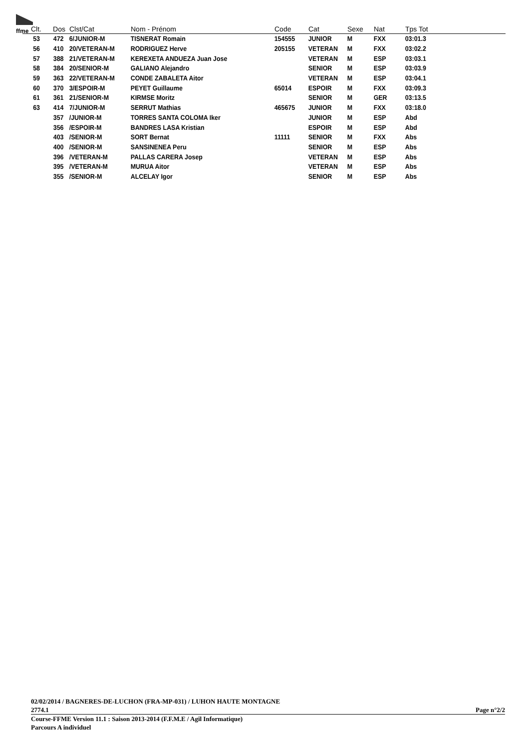ffme
| Clt. | Dos | Clst/Cat | Nom - Prénom | Code | Cat | Sexe | Nat | Tps Tot |
| --- | --- | --- | --- | --- | --- | --- | --- | --- |
| 53 | 472 | 6/JUNIOR-M | TISNERAT Romain | 154555 | JUNIOR | M | FXX | 03:01.3 |
| 56 | 410 | 20/VETERAN-M | RODRIGUEZ Herve | 205155 | VETERAN | M | FXX | 03:02.2 |
| 57 | 388 | 21/VETERAN-M | KEREXETA ANDUEZA Juan Jose | | VETERAN | M | ESP | 03:03.1 |
| 58 | 384 | 20/SENIOR-M | GALIANO Alejandro | | SENIOR | M | ESP | 03:03.9 |
| 59 | 363 | 22/VETERAN-M | CONDE ZABALETA Aitor | | VETERAN | M | ESP | 03:04.1 |
| 60 | 370 | 3/ESPOIR-M | PEYET Guillaume | 65014 | ESPOIR | M | FXX | 03:09.3 |
| 61 | 361 | 21/SENIOR-M | KIRMSE Moritz | | SENIOR | M | GER | 03:13.5 |
| 63 | 414 | 7/JUNIOR-M | SERRUT Mathias | 465675 | JUNIOR | M | FXX | 03:18.0 |
| | 357 | /JUNIOR-M | TORRES SANTA COLOMA Iker | | JUNIOR | M | ESP | Abd |
| | 356 | /ESPOIR-M | BANDRES LASA Kristian | | ESPOIR | M | ESP | Abd |
| | 403 | /SENIOR-M | SORT Bernat | 11111 | SENIOR | M | FXX | Abs |
| | 400 | /SENIOR-M | SANSINENEA Peru | | SENIOR | M | ESP | Abs |
| | 396 | /VETERAN-M | PALLAS CARERA Josep | | VETERAN | M | ESP | Abs |
| | 395 | /VETERAN-M | MURUA Aitor | | VETERAN | M | ESP | Abs |
| | 355 | /SENIOR-M | ALCELAY Igor | | SENIOR | M | ESP | Abs |
02/02/2014 / BAGNERES-DE-LUCHON (FRA-MP-031) / LUHON HAUTE MONTAGNE
2774.1 Page n°2/2
Course-FFME Version 11.1 : Saison 2013-2014 (F.F.M.E / Agil Informatique)
Parcours A individuel